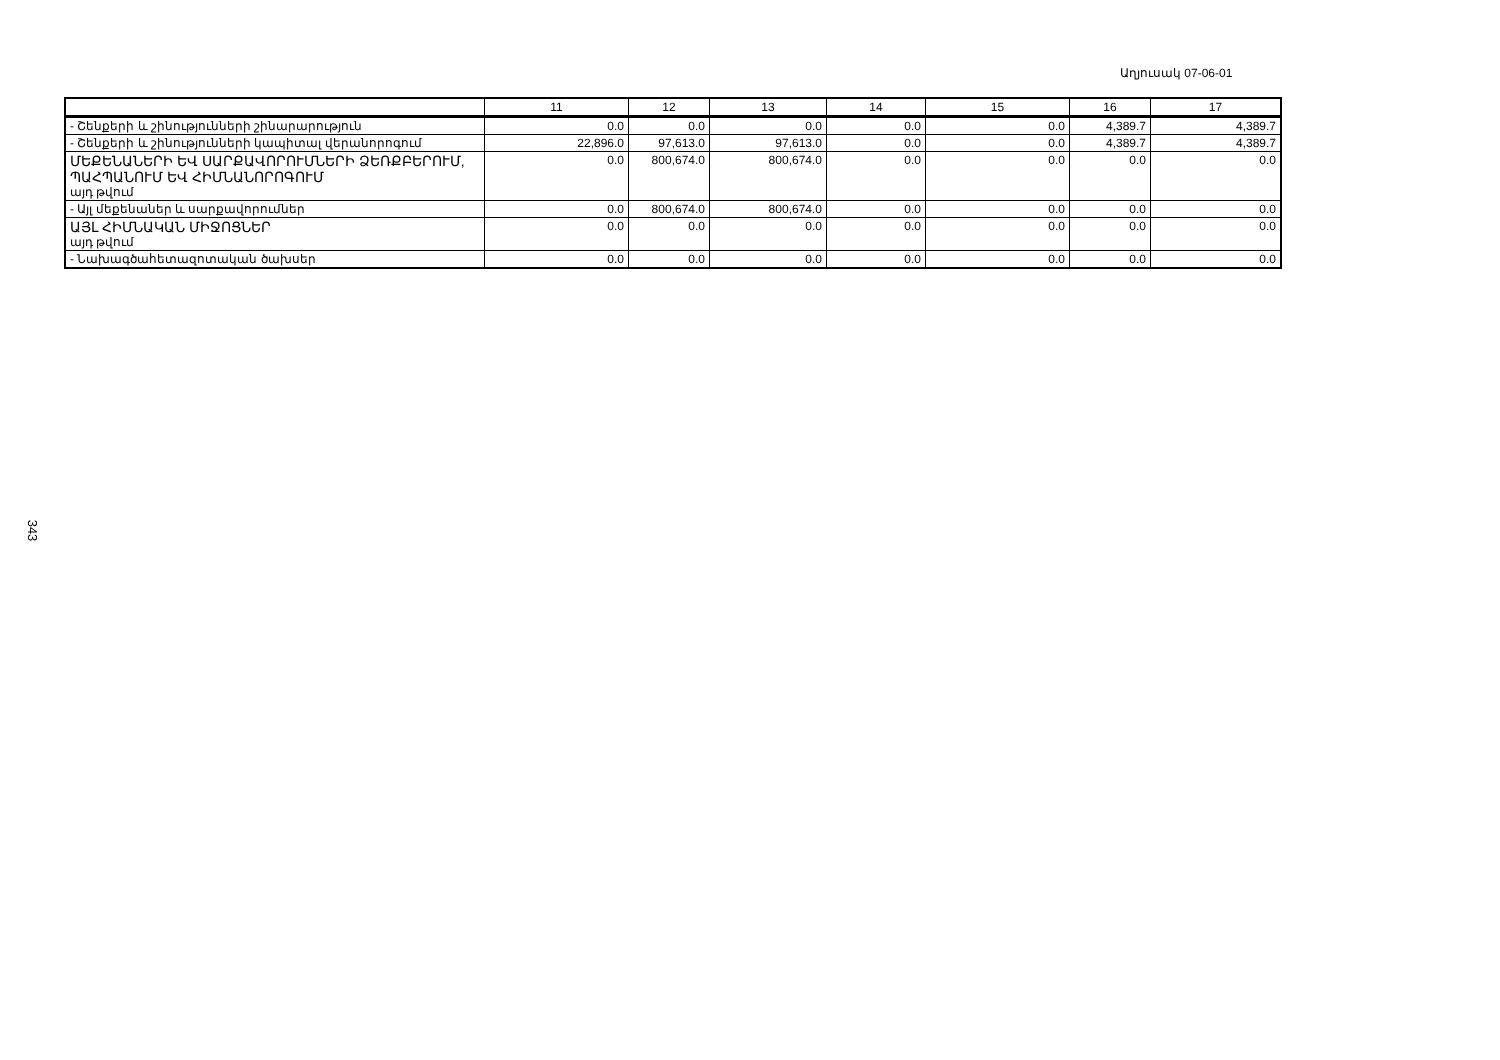Աղյուսակ 07-06-01
| | 11 | 12 | 13 | 14 | 15 | 16 | 17 |
| --- | --- | --- | --- | --- | --- | --- | --- |
| - Շենքերի և շինությունների շինարարություն | 0.0 | 0.0 | 0.0 | 0.0 | 0.0 | 4,389.7 | 4,389.7 |
| - Շենքերի և շինությունների կապիտալ վերանորոգում | 22,896.0 | 97,613.0 | 97,613.0 | 0.0 | 0.0 | 4,389.7 | 4,389.7 |
| ՄԵՔԵՆԱՆԵՐԻ ԵՎ ՍԱՐՔԱՎՈՐՈՒՄՆԵՐԻ ՁԵՌՔԲԵՐՈՒՄ, ՊԱՀՊԱՆՈՒՄ ԵՎ ՀԻՄՆԱՆՈՐՈԳՈՒՄ այդ թվում | 0.0 | 800,674.0 | 800,674.0 | 0.0 | 0.0 | 0.0 | 0.0 |
| - Այլ մեքենաներ և սարքավորումներ | 0.0 | 800,674.0 | 800,674.0 | 0.0 | 0.0 | 0.0 | 0.0 |
| ԱՅԼ ՀԻՄՆԱԿԱՆ ՄԻՋՈՑՆԵՐ այդ թվում | 0.0 | 0.0 | 0.0 | 0.0 | 0.0 | 0.0 | 0.0 |
| - Նախագծահետազոտական ծախսեր | 0.0 | 0.0 | 0.0 | 0.0 | 0.0 | 0.0 | 0.0 |
343